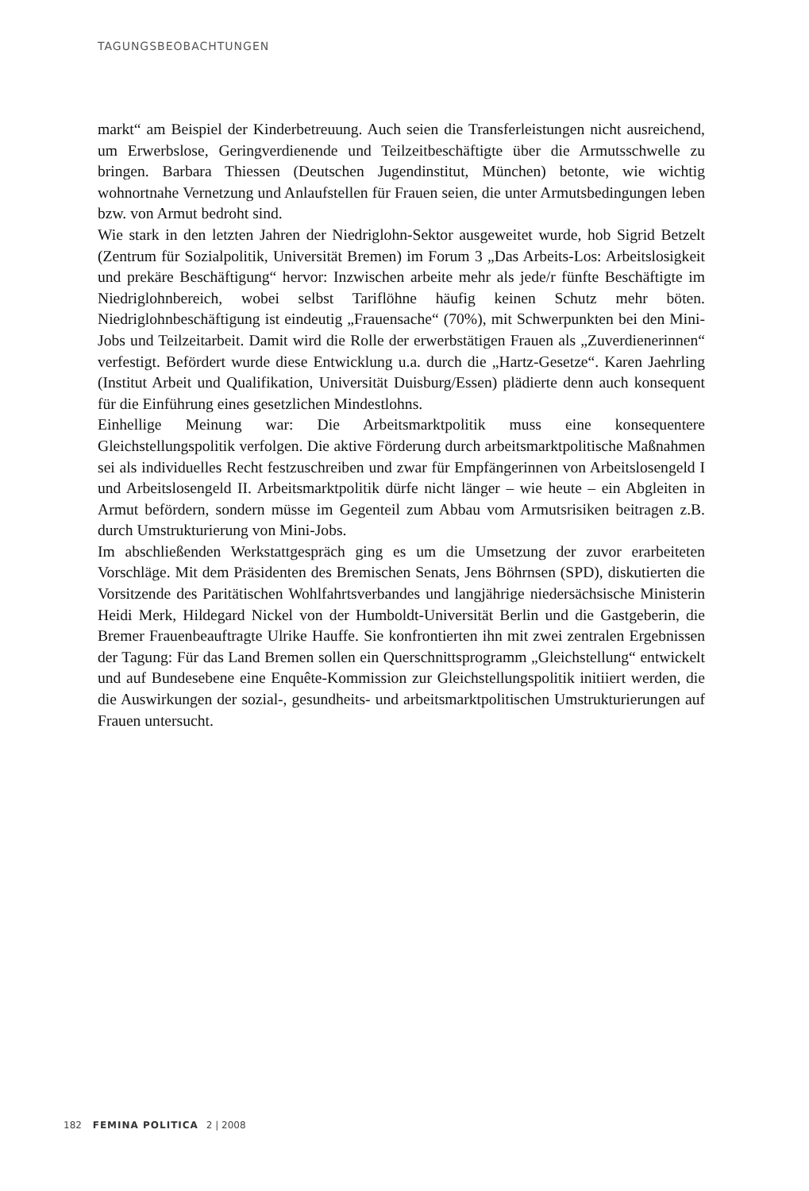TAGUNGSBEOBACHTUNGEN
markt“ am Beispiel der Kinderbetreuung. Auch seien die Transferleistungen nicht ausreichend, um Erwerbslose, Geringverdienende und Teilzeitbeschäftigte über die Armutsschwelle zu bringen. Barbara Thiessen (Deutschen Jugendinstitut, München) betonte, wie wichtig wohnortnahe Vernetzung und Anlaufstellen für Frauen seien, die unter Armutsbedingungen leben bzw. von Armut bedroht sind.
Wie stark in den letzten Jahren der Niedriglohn-Sektor ausgeweitet wurde, hob Sigrid Betzelt (Zentrum für Sozialpolitik, Universität Bremen) im Forum 3 „Das Arbeits-Los: Arbeitslosigkeit und prekäre Beschäftigung“ hervor: Inzwischen arbeite mehr als jede/r fünfte Beschäftigte im Niedriglohnbereich, wobei selbst Tariflöhne häufig keinen Schutz mehr böten. Niedriglohnbeschäftigung ist eindeutig „Frauensache“ (70%), mit Schwerpunkten bei den Mini-Jobs und Teilzeitarbeit. Damit wird die Rolle der erwerbstätigen Frauen als „Zuverdienerinnen“ verfestigt. Befördert wurde diese Entwicklung u.a. durch die „Hartz-Gesetze“. Karen Jaehrling (Institut Arbeit und Qualifikation, Universität Duisburg/Essen) plädierte denn auch konsequent für die Einführung eines gesetzlichen Mindestlohns.
Einhellige Meinung war: Die Arbeitsmarktpolitik muss eine konsequentere Gleichstellungspolitik verfolgen. Die aktive Förderung durch arbeitsmarktpolitische Maßnahmen sei als individuelles Recht festzuschreiben und zwar für Empfängerinnen von Arbeitslosengeld I und Arbeitslosengeld II. Arbeitsmarktpolitik dürfe nicht länger – wie heute – ein Abgleiten in Armut befördern, sondern müsse im Gegenteil zum Abbau vom Armutsrisiken beitragen z.B. durch Umstrukturierung von Mini-Jobs.
Im abschließenden Werkstattgespräch ging es um die Umsetzung der zuvor erarbeiteten Vorschläge. Mit dem Präsidenten des Bremischen Senats, Jens Böhrnsen (SPD), diskutierten die Vorsitzende des Paritätischen Wohlfahrtsverbandes und langjährige niedersächsische Ministerin Heidi Merk, Hildegard Nickel von der Humboldt-Universität Berlin und die Gastgeberin, die Bremer Frauenbeauftragte Ulrike Hauffe. Sie konfrontierten ihn mit zwei zentralen Ergebnissen der Tagung: Für das Land Bremen sollen ein Querschnittsprogramm „Gleichstellung“ entwickelt und auf Bundesebene eine Enquête-Kommission zur Gleichstellungspolitik initiiert werden, die die Auswirkungen der sozial-, gesundheits- und arbeitsmarktpolitischen Umstrukturierungen auf Frauen untersucht.
182 FEMINA POLITICA 2 | 2008